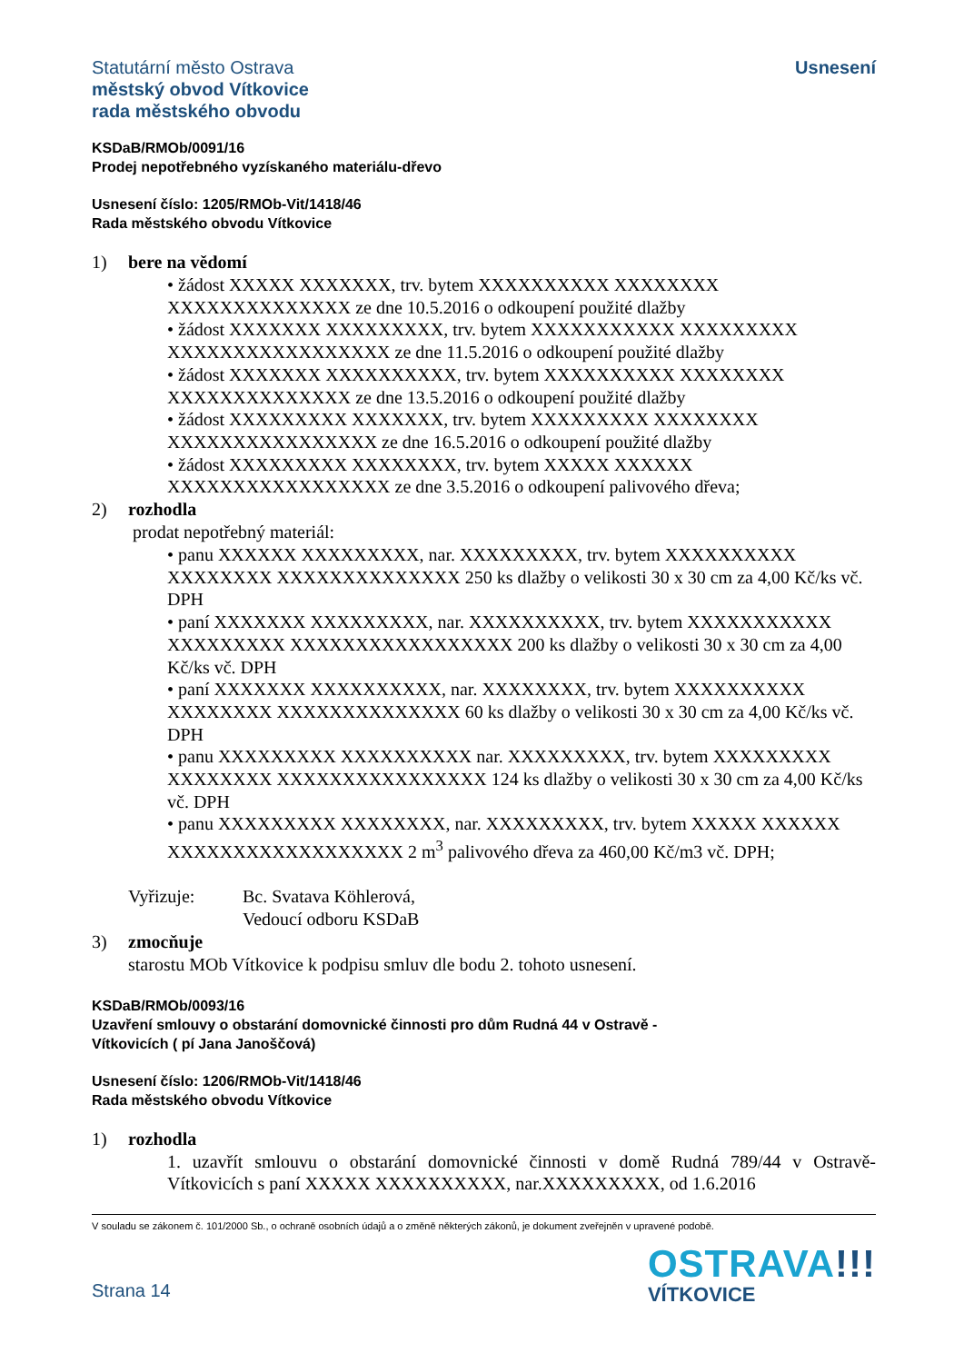Statutární město Ostrava
městský obvod Vítkovice
rada městského obvodu
Usnesení
KSDaB/RMOb/0091/16
Prodej nepotřebného vyzískaného materiálu-dřevo
Usnesení číslo: 1205/RMOb-Vit/1418/46
Rada městského obvodu Vítkovice
1) bere na vědomí
• žádost XXXXX XXXXXXX, trv. bytem XXXXXXXXXX XXXXXXXX XXXXXXXXXXXXXX ze dne 10.5.2016 o odkoupení použité dlažby
• žádost XXXXXXX XXXXXXXXX, trv. bytem XXXXXXXXXXX XXXXXXXXX XXXXXXXXXXXXXXXXX ze dne 11.5.2016 o odkoupení použité dlažby
• žádost XXXXXXX XXXXXXXXXX, trv. bytem XXXXXXXXXX XXXXXXXX XXXXXXXXXXXXXX ze dne 13.5.2016 o odkoupení použité dlažby
• žádost XXXXXXXXX XXXXXXX, trv. bytem XXXXXXXXX XXXXXXXX XXXXXXXXXXXXXXXX ze dne 16.5.2016 o odkoupení použité dlažby
• žádost XXXXXXXXX XXXXXXXX, trv. bytem XXXXX XXXXXX XXXXXXXXXXXXXXXXX ze dne 3.5.2016 o odkoupení palivového dřeva;
2) rozhodla
prodat nepotřebný materiál:
• panu XXXXXX XXXXXXXXX, nar. XXXXXXXXX, trv. bytem XXXXXXXXXX XXXXXXXX XXXXXXXXXXXXXX 250 ks dlažby o velikosti 30 x 30 cm za 4,00 Kč/ks vč. DPH
• paní XXXXXXX XXXXXXXXX, nar. XXXXXXXXXX, trv. bytem XXXXXXXXXXX XXXXXXXXX XXXXXXXXXXXXXXXXX 200 ks dlažby o velikosti 30 x 30 cm za 4,00 Kč/ks vč. DPH
• paní XXXXXXX XXXXXXXXXX, nar. XXXXXXXX, trv. bytem XXXXXXXXXX XXXXXXXX XXXXXXXXXXXXXX 60 ks dlažby o velikosti 30 x 30 cm za 4,00 Kč/ks vč. DPH
• panu XXXXXXXXX XXXXXXXXXX nar. XXXXXXXXX, trv. bytem XXXXXXXXX XXXXXXXX XXXXXXXXXXXXXXXX 124 ks dlažby o velikosti 30 x 30 cm za 4,00 Kč/ks vč. DPH
• panu XXXXXXXXX XXXXXXXX, nar. XXXXXXXXX, trv. bytem XXXXX XXXXXX XXXXXXXXXXXXXXXXXX 2 m<sup>3</sup> palivového dřeva za 460,00 Kč/m3 vč. DPH;
Vyřizuje: Bc. Svatava Köhlerová,
Vedoucí odboru KSDaB
3) zmocňuje
starostu MOb Vítkovice k podpisu smluv dle bodu 2. tohoto usnesení.
KSDaB/RMOb/0093/16
Uzavření smlouvy o obstarání domovnické činnosti pro dům Rudná 44 v Ostravě -
Vítkovicích ( pí Jana Janoščová)
Usnesení číslo: 1206/RMOb-Vit/1418/46
Rada městského obvodu Vítkovice
1) rozhodla
1. uzavřít smlouvu o obstarání domovnické činnosti v domě Rudná 789/44 v Ostravě-Vítkovicích s paní XXXXX XXXXXXXXXX, nar.XXXXXXXXX, od 1.6.2016
V souladu se zákonem č. 101/2000 Sb., o ochraně osobních údajů a o změně některých zákonů, je dokument zveřejněn v upravené podobě.
Strana 14
OSTRAVA!!!
VÍTKOVICE